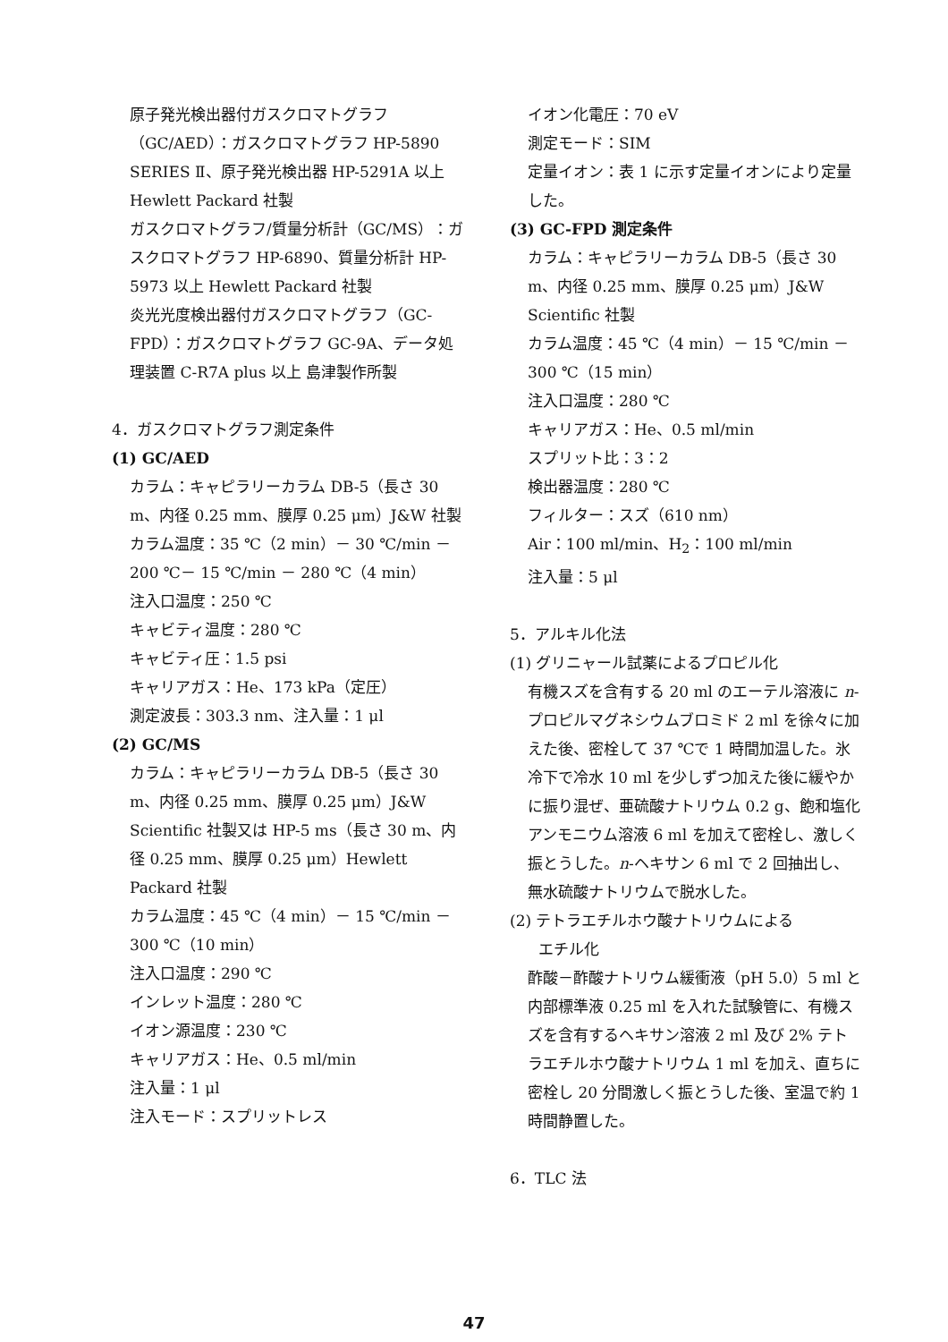原子発光検出器付ガスクロマトグラフ（GC/AED）：ガスクロマトグラフ HP-5890 SERIES Ⅱ、原子発光検出器 HP-5291A 以上 Hewlett Packard 社製
ガスクロマトグラフ/質量分析計（GC/MS）：ガスクロマトグラフ HP-6890、質量分析計 HP-5973 以上 Hewlett Packard 社製
炎光光度検出器付ガスクロマトグラフ（GC-FPD）：ガスクロマトグラフ GC-9A、データ処理装置 C-R7A plus 以上 島津製作所製
4．ガスクロマトグラフ測定条件
(1) GC/AED
カラム：キャピラリーカラム DB-5（長さ 30 m、内径 0.25 mm、膜厚 0.25 μm）J&W 社製
カラム温度：35 ℃（2 min）－ 30 ℃/min － 200 ℃－ 15 ℃/min － 280 ℃（4 min）
注入口温度：250 ℃
キャビティ温度：280 ℃
キャビティ圧：1.5 psi
キャリアガス：He、173 kPa（定圧）
測定波長：303.3 nm、注入量：1 μl
(2) GC/MS
カラム：キャピラリーカラム DB-5（長さ 30 m、内径 0.25 mm、膜厚 0.25 μm）J&W Scientific 社製又は HP-5 ms（長さ 30 m、内径 0.25 mm、膜厚 0.25 μm）Hewlett Packard 社製
カラム温度：45 ℃（4 min）－ 15 ℃/min － 300 ℃（10 min）
注入口温度：290 ℃
インレット温度：280 ℃
イオン源温度：230 ℃
キャリアガス：He、0.5 ml/min
注入量：1 μl
注入モード：スプリットレス
イオン化電圧：70 eV
測定モード：SIM
定量イオン：表 1 に示す定量イオンにより定量した。
(3) GC-FPD 測定条件
カラム：キャピラリーカラム DB-5（長さ 30 m、内径 0.25 mm、膜厚 0.25 μm）J&W Scientific 社製
カラム温度：45 ℃（4 min）－ 15 ℃/min － 300 ℃（15 min）
注入口温度：280 ℃
キャリアガス：He、0.5 ml/min
スプリット比：3：2
検出器温度：280 ℃
フィルター：スズ（610 nm）
Air：100 ml/min、H<sub>2</sub>：100 ml/min
注入量：5 μl
5．アルキル化法
(1) グリニャール試薬によるプロピル化
有機スズを含有する 20 ml のエーテル溶液に n-プロピルマグネシウムブロミド 2 ml を徐々に加えた後、密栓して 37 ℃で 1 時間加温した。氷冷下で冷水 10 ml を少しずつ加えた後に緩やかに振り混ぜ、亜硫酸ナトリウム 0.2 g、飽和塩化アンモニウム溶液 6 ml を加えて密栓し、激しく振とうした。n-ヘキサン 6 ml で 2 回抽出し、無水硫酸ナトリウムで脱水した。
(2) テトラエチルホウ酸ナトリウムによる
エチル化
酢酸－酢酸ナトリウム緩衝液（pH 5.0）5 ml と内部標準液 0.25 ml を入れた試験管に、有機スズを含有するヘキサン溶液 2 ml 及び 2% テトラエチルホウ酸ナトリウム 1 ml を加え、直ちに密栓し 20 分間激しく振とうした後、室温で約 1 時間静置した。
6．TLC 法
47